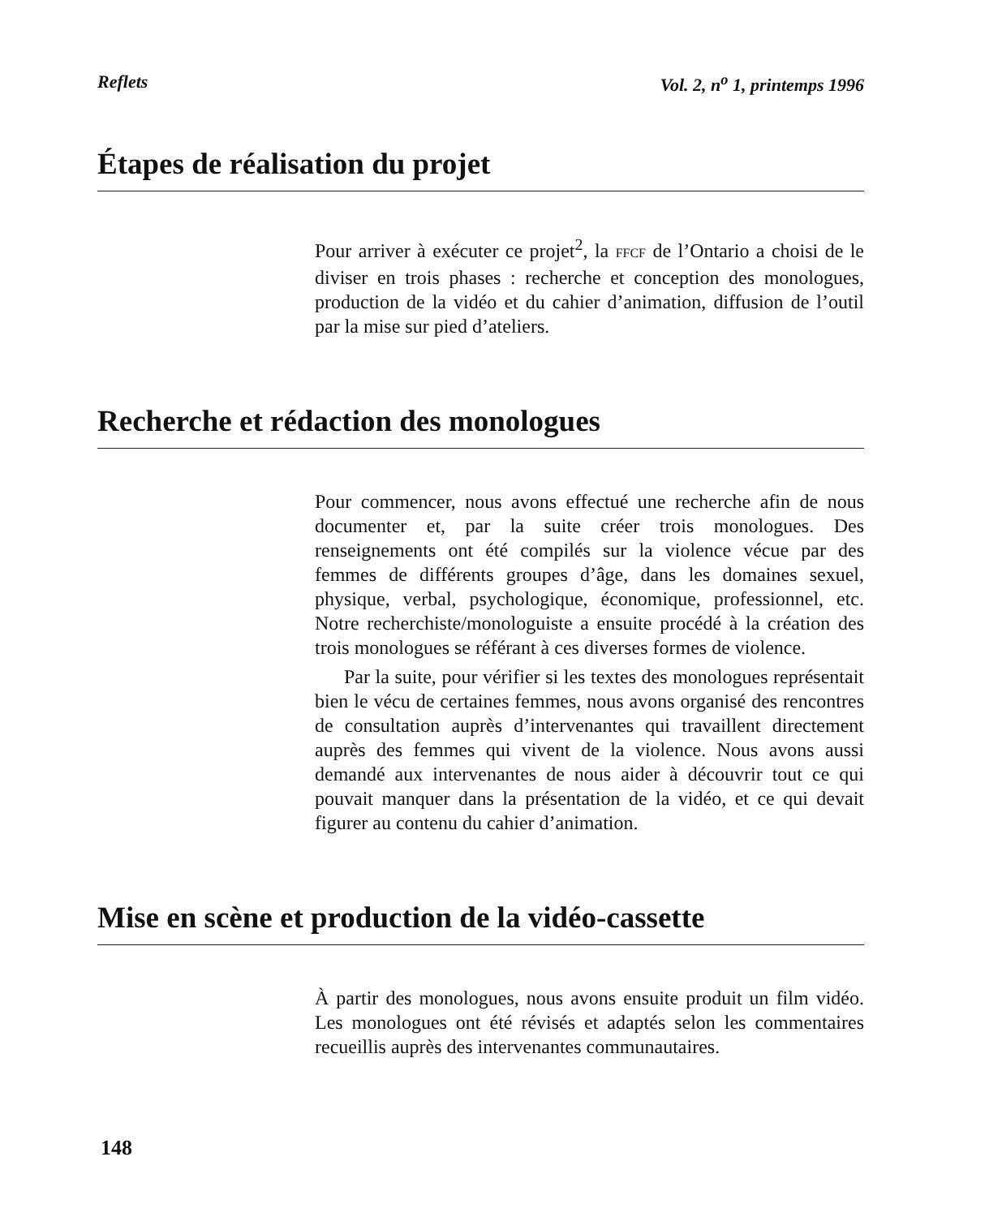Reflets Vol. 2, n<sup>o</sup> 1, printemps 1996
Étapes de réalisation du projet
Pour arriver à exécuter ce projet<sup>2</sup>, la FFCF de l’Ontario a choisi de le diviser en trois phases : recherche et conception des monologues, production de la vidéo et du cahier d’animation, diffusion de l’outil par la mise sur pied d’ateliers.
Recherche et rédaction des monologues
Pour commencer, nous avons effectué une recherche afin de nous documenter et, par la suite créer trois monologues. Des renseignements ont été compilés sur la violence vécue par des femmes de différents groupes d’âge, dans les domaines sexuel, physique, verbal, psychologique, économique, professionnel, etc. Notre recherchiste/monologuiste a ensuite procédé à la création des trois monologues se référant à ces diverses formes de violence.
Par la suite, pour vérifier si les textes des monologues représentait bien le vécu de certaines femmes, nous avons organisé des rencontres de consultation auprès d’intervenantes qui travaillent directement auprès des femmes qui vivent de la violence. Nous avons aussi demandé aux intervenantes de nous aider à découvrir tout ce qui pouvait manquer dans la présentation de la vidéo, et ce qui devait figurer au contenu du cahier d’animation.
Mise en scène et production de la vidéo-cassette
À partir des monologues, nous avons ensuite produit un film vidéo. Les monologues ont été révisés et adaptés selon les commentaires recueillis auprès des intervenantes communautaires.
148